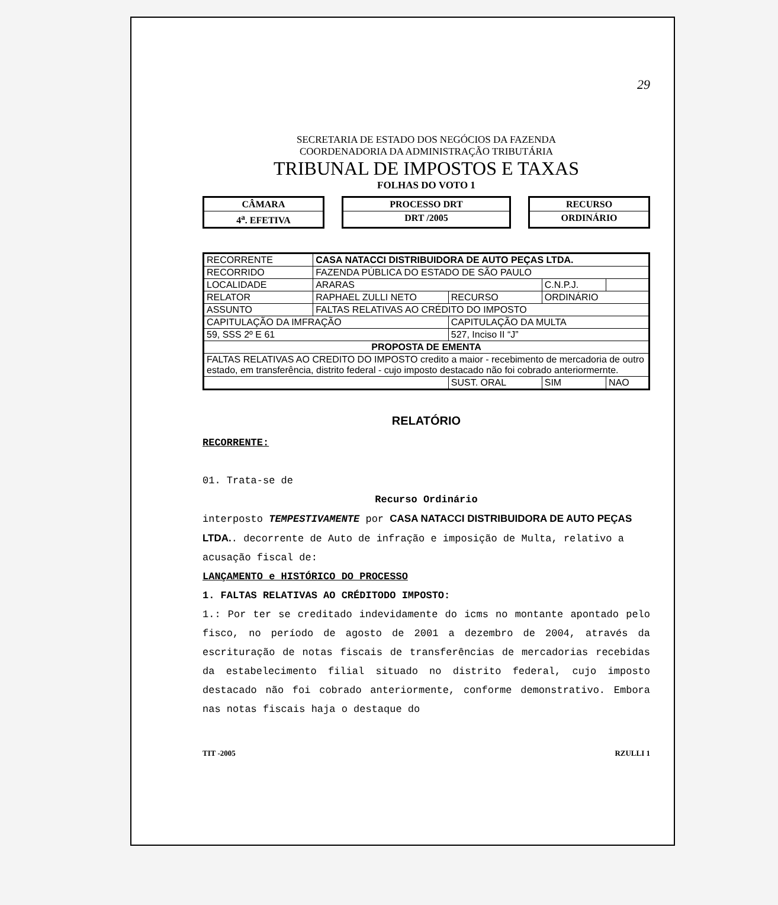29
SECRETARIA DE ESTADO DOS NEGÓCIOS DA FAZENDA
COORDENADORIA DA ADMINISTRAÇÃO TRIBUTÁRIA
TRIBUNAL DE IMPOSTOS E TAXAS
FOLHAS DO VOTO 1
CÂMARA
4<sup>a</sup>. EFETIVA
PROCESSO DRT
DRT /2005
RECURSO
ORDINÁRIO
| RECORRENTE | CASA NATACCI DISTRIBUIDORA DE AUTO PEÇAS LTDA. | | | |
| RECORRIDO | FAZENDA PÚBLICA DO ESTADO DE SÃO PAULO | | | |
| LOCALIDADE | ARARAS | | C.N.P.J. | |
| RELATOR | RAPHAEL ZULLI NETO | RECURSO | ORDINÁRIO | |
| ASSUNTO | FALTAS RELATIVAS AO CRÉDITO DO IMPOSTO | | | |
| CAPITULAÇÃO DA IMFRAÇÃO | | CAPITULAÇÃO DA MULTA | | |
| 59, SSS 2º E 61 | | 527, Inciso II “J” | | |
| PROPOSTA DE EMENTA | | | | |
| FALTAS RELATIVAS AO CREDITO DO IMPOSTO credito a maior - recebimento de mercadoria de outro estado, em transferência, distrito federal - cujo imposto destacado não foi cobrado anteriormernte. | | | | |
| | | SUST. ORAL | SIM | NAO |
RELATÓRIO
RECORRENTE:
01. Trata-se de
Recurso Ordinário
interposto TEMPESTIVAMENTE por CASA NATACCI DISTRIBUIDORA DE AUTO PEÇAS LTDA.. decorrente de Auto de infração e imposição de Multa, relativo a acusação fiscal de:
LANÇAMENTO e HISTÓRICO DO PROCESSO
1. FALTAS RELATIVAS AO CRÉDITODO IMPOSTO:
1.: Por ter se creditado indevidamente do icms no montante apontado pelo fisco, no período de agosto de 2001 a dezembro de 2004, através da escrituração de notas fiscais de transferências de mercadorias recebidas da estabelecimento filial situado no distrito federal, cujo imposto destacado não foi cobrado anteriormente, conforme demonstrativo. Embora nas notas fiscais haja o destaque do
TIT -2005 RZULLI 1